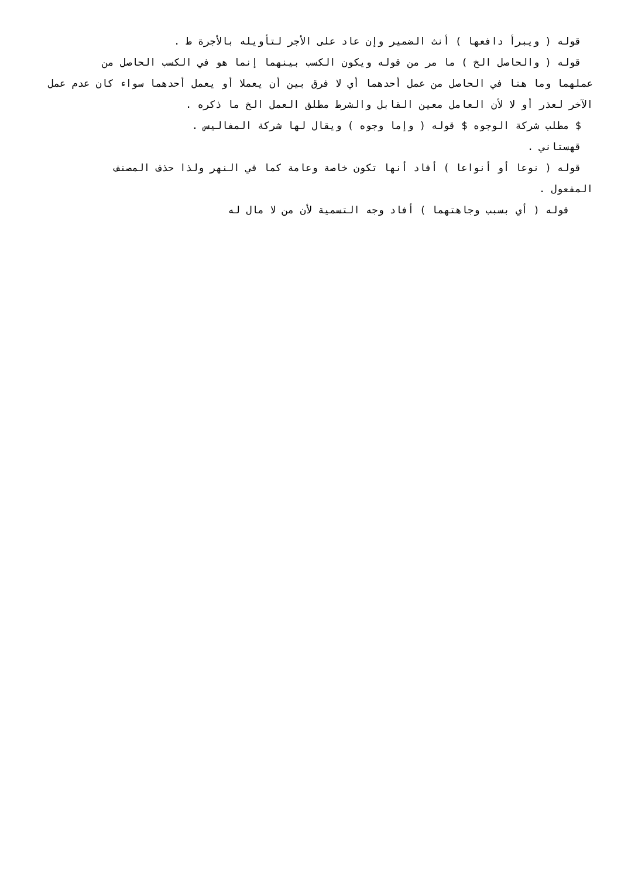قوله ( ويبرأ دافعها ) أنث الضمير وإن عاد على الأجر لتأويله بالأجرة ط .
قوله ( والحاصل الخ ) ما مر من قوله ويكون الكسب بينهما إنما هو في الكسب الحاصل من
عملهما وما هنا في الحاصل من عمل أحدهما أي لا فرق بين أن يعملا أو يعمل أحدهما سواء كان عدم عمل الآخر لعذر أو لا لأن العامل معين القابل والشرط مطلق العمل الخ ما ذكره .
$ مطلب شركة الوجوه $ قوله ( وإما وجوه ) ويقال لها شركة المفاليس .
قهستاني .
قوله ( نوعا أو أنواعا ) أفاد أنها تكون خاصة وعامة كما في النهر ولذا حذف المصنف
المفعول .
قوله ( أي بسبب وجاهتهما ) أفاد وجه التسمية لأن من لا مال له